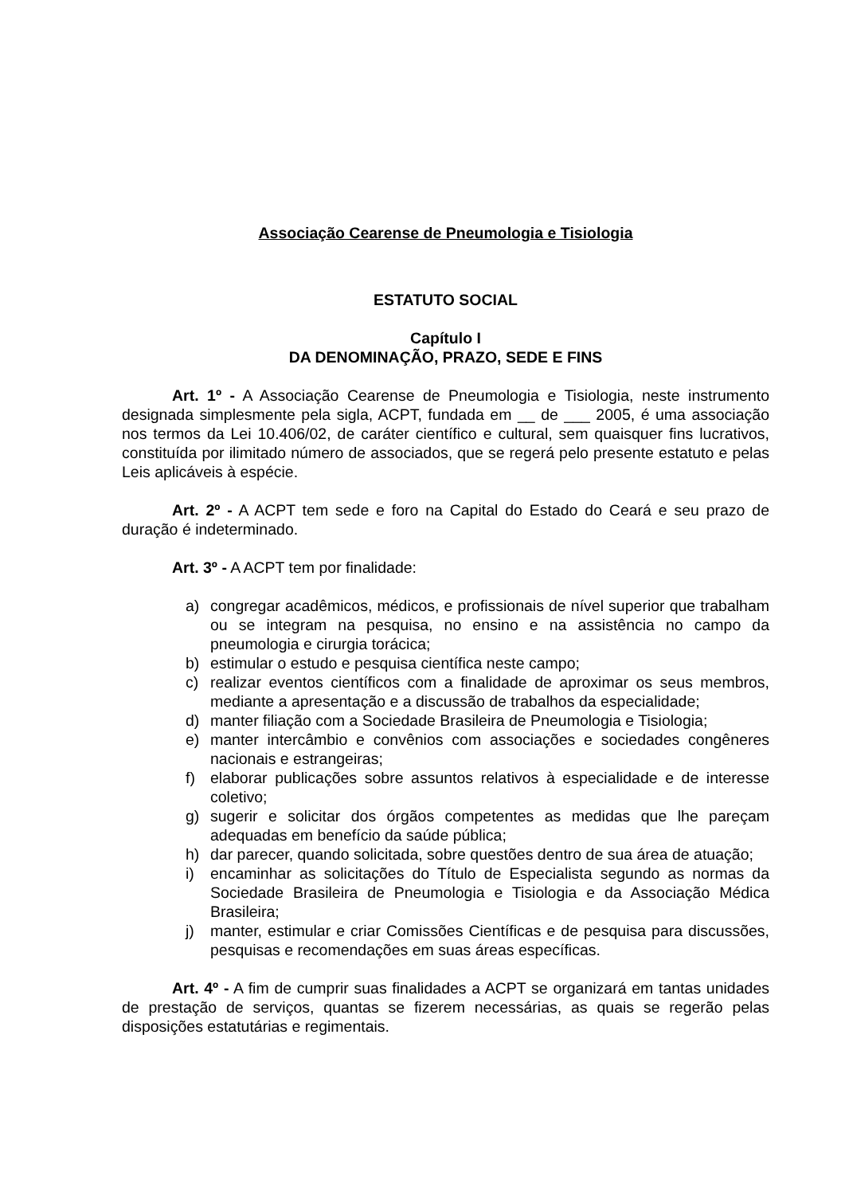Associação Cearense de Pneumologia e Tisiologia
ESTATUTO SOCIAL
Capítulo I
DA DENOMINAÇÃO, PRAZO, SEDE E FINS
Art. 1º - A Associação Cearense de Pneumologia e Tisiologia, neste instrumento designada simplesmente pela sigla, ACPT, fundada em __ de ___ 2005, é uma associação nos termos da Lei 10.406/02, de caráter científico e cultural, sem quaisquer fins lucrativos, constituída por ilimitado número de associados, que se regerá pelo presente estatuto e pelas Leis aplicáveis à espécie.
Art. 2º - A ACPT tem sede e foro na Capital do Estado do Ceará e seu prazo de duração é indeterminado.
Art. 3º - A ACPT tem por finalidade:
a) congregar acadêmicos, médicos, e profissionais de nível superior que trabalham ou se integram na pesquisa, no ensino e na assistência no campo da pneumologia e cirurgia torácica;
b) estimular o estudo e pesquisa científica neste campo;
c) realizar eventos científicos com a finalidade de aproximar os seus membros, mediante a apresentação e a discussão de trabalhos da especialidade;
d) manter filiação com a Sociedade Brasileira de Pneumologia e Tisiologia;
e) manter intercâmbio e convênios com associações e sociedades congêneres nacionais e estrangeiras;
f) elaborar publicações sobre assuntos relativos à especialidade e de interesse coletivo;
g) sugerir e solicitar dos órgãos competentes as medidas que lhe pareçam adequadas em benefício da saúde pública;
h) dar parecer, quando solicitada, sobre questões dentro de sua área de atuação;
i) encaminhar as solicitações do Título de Especialista segundo as normas da Sociedade Brasileira de Pneumologia e Tisiologia e da Associação Médica Brasileira;
j) manter, estimular e criar Comissões Científicas e de pesquisa para discussões, pesquisas e recomendações em suas áreas específicas.
Art. 4º - A fim de cumprir suas finalidades a ACPT se organizará em tantas unidades de prestação de serviços, quantas se fizerem necessárias, as quais se regerão pelas disposições estatutárias e regimentais.